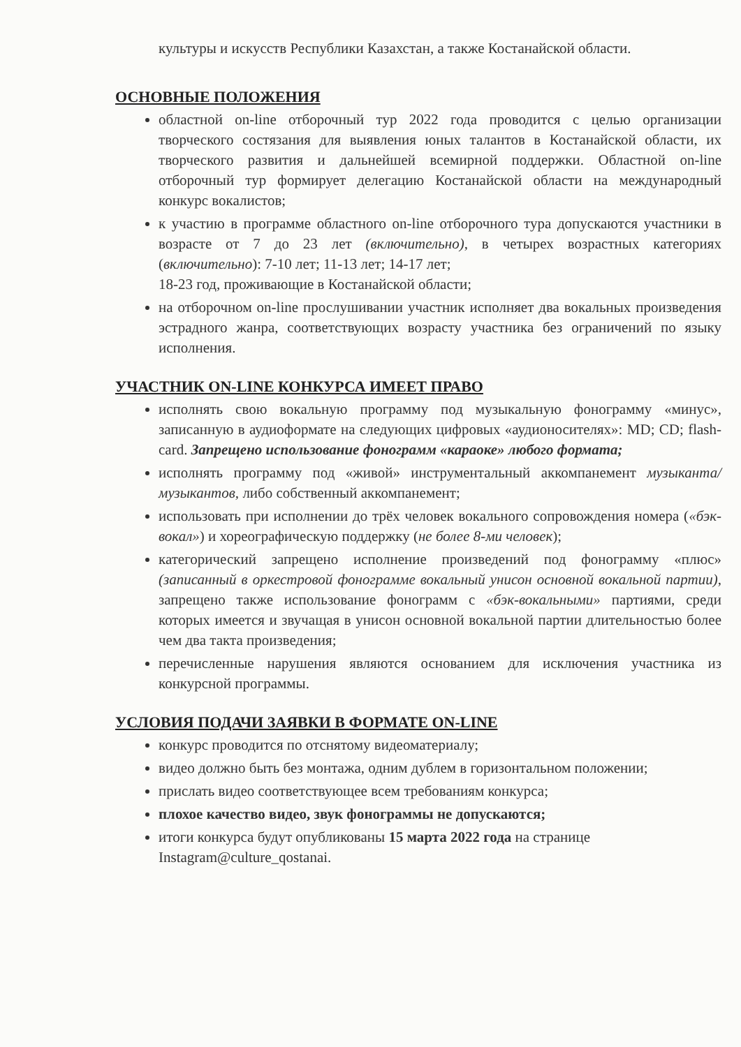культуры и искусств Республики Казахстан, а также Костанайской области.
ОСНОВНЫЕ ПОЛОЖЕНИЯ
областной on-line отборочный тур 2022 года проводится с целью организации творческого состязания для выявления юных талантов в Костанайской области, их творческого развития и дальнейшей всемирной поддержки. Областной on-line отборочный тур формирует делегацию Костанайской области на международный конкурс вокалистов;
к участию в программе областного on-line отборочного тура допускаются участники в возрасте от 7 до 23 лет (включительно), в четырех возрастных категориях (включительно): 7-10 лет; 11-13 лет; 14-17 лет;
18-23 год, проживающие в Костанайской области;
на отборочном on-line прослушивании участник исполняет два вокальных произведения эстрадного жанра, соответствующих возрасту участника без ограничений по языку исполнения.
УЧАСТНИК ON-LINE КОНКУРСА ИМЕЕТ ПРАВО
исполнять свою вокальную программу под музыкальную фонограмму «минус», записанную в аудиоформате на следующих цифровых «аудионосителях»: MD; CD; flash-card. Запрещено использование фонограмм «караоке» любого формата;
исполнять программу под «живой» инструментальный аккомпанемент музыканта/музыкантов, либо собственный аккомпанемент;
использовать при исполнении до трёх человек вокального сопровождения номера («бэк-вокал») и хореографическую поддержку (не более 8-ми человек);
категорический запрещено исполнение произведений под фонограмму «плюс» (записанный в оркестровой фонограмме вокальный унисон основной вокальной партии), запрещено также использование фонограмм с «бэк-вокальными» партиями, среди которых имеется и звучащая в унисон основной вокальной партии длительностью более чем два такта произведения;
перечисленные нарушения являются основанием для исключения участника из конкурсной программы.
УСЛОВИЯ ПОДАЧИ ЗАЯВКИ В ФОРМАТЕ ON-LINE
конкурс проводится по отснятому видеоматериалу;
видео должно быть без монтажа, одним дублем в горизонтальном положении;
прислать видео соответствующее всем требованиям конкурса;
плохое качество видео, звук фонограммы не допускаются;
итоги конкурса будут опубликованы 15 марта 2022 года на странице Instagram@culture_qostanai.